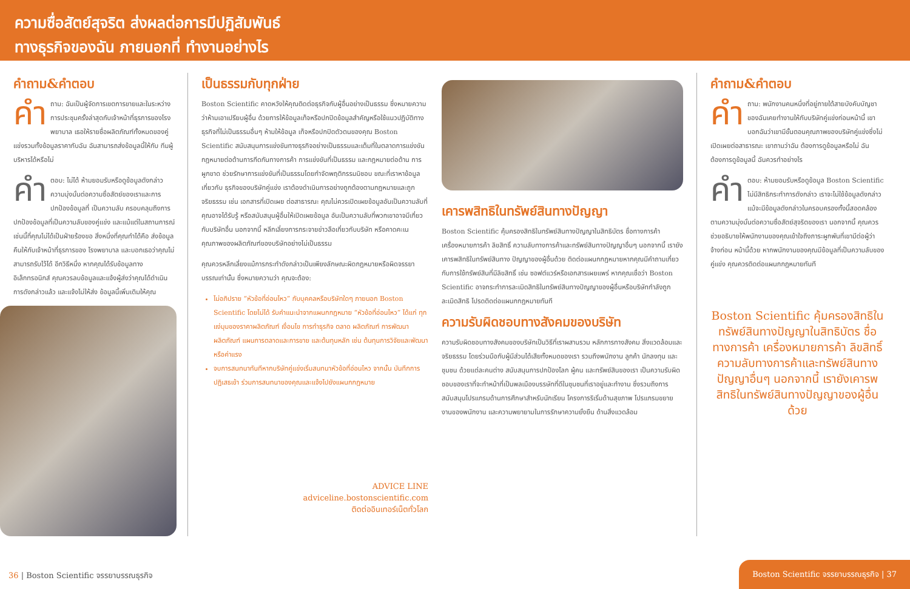ความซื่อสัตย์สุจริต ส่งผลต่อการมีปฏิสัมพันธ์
ทางธุรกิจของฉัน ภายนอกที่ ทำงานอย่างไร
คำถาม&คำตอบ
คำ ถาม: ฉันเป็นผู้จัดการเขตการขายและในระหว่างการประชุมครั้งล่าสุดกับเจ้าหน้าที่ธุรการของโรงพยาบาล เธอให้รายชื่อผลิตภัณฑ์ทั้งหมดของคู่แข่งรวมทั้งข้อมูลราคากับฉัน ฉันสามารถส่งข้อมูลนี้ให้กับ ทีมผู้บริหารได้หรือไม่
คำ ตอบ: ไม่ได้ ห้ามยอมรับหรือดูข้อมูลดังกล่าว ความมุ่งมั่นต่อความซื่อสัตย์ของเราและการปกป้องข้อมูลที่ เป็นความลับ ครอบคลุมถึงการปกป้องข้อมูลที่เป็นความลับของคู่แข่ง และแม้แต่ในสถานการณ์ เช่นนี้ที่คุณไม่ได้เป็นฝ่ายร้องขอ สิ่งหนึ่งที่คุณทำได้คือ ส่งข้อมูลคืนให้กับเจ้าหน้าที่ธุรการของ โรงพยาบาล และบอกเธอว่าคุณไม่สามารถรับไว้ได้ อีกวิธีหนึ่ง หากคุณได้รับข้อมูลทางอิเล็กทรอนิกส์ คุณควรลบข้อมูลและแจ้งผู้ส่งว่าคุณได้ดำเนินการดังกล่าวแล้ว และแจ้งไม่ให้ส่ง ข้อมูลนี้เพิ่มเติมให้คุณ
เป็นธรรมกับทุกฝ่าย
Boston Scientific คาดหวังให้คุณติดต่อธุรกิจกับผู้อื่นอย่างเป็นธรรม ซึ่งหมายความว่าห้ามเอาเปรียบผู้อื่น ด้วยการให้ข้อมูลเท็จหรือปกปิดข้อมูลสำคัญหรือใช้แนวปฏิบัติทางธุรกิจที่ไม่เป็นธรรมอื่นๆ ห้ามให้ข้อมูล เท็จหรือปกปิดตัวตนของคุณ Boston Scientific สนับสนุนการแข่งขันทางธุรกิจอย่างเป็นธรรมและเต็มที่ในตลาดการแข่งขัน กฎหมายต่อต้านการกีดกันทางการค้า การแข่งขันที่เป็นธรรม และกฎหมายต่อต้าน การผูกขาด ช่วยรักษาการแข่งขันที่เป็นธรรมโดยกำจัดพฤติกรรมมิชอบ ขณะที่เราหาข้อมูลเกี่ยวกับ ธุรกิจของบริษัทคู่แข่ง เราต้องดำเนินการอย่างถูกต้องตามกฎหมายและถูกจริยธรรม เช่น เอกสารที่เปิดเผย ต่อสาธารณะ คุณไม่ควรเปิดเผยข้อมูลอันเป็นความลับที่คุณอาจได้รับรู้ หรือสนับสนุนผู้อื่นให้เปิดเผยข้อมูล อันเป็นความลับที่พวกเขาอาจมีเกี่ยวกับบริษัทอื่น นอกจากนี้ หลีกเลี่ยงการกระจายข่าวลือเกี่ยวกับบริษัท หรือคาดคะเนคุณภาพของผลิตภัณฑ์ของบริษัทอย่างไม่เป็นธรรม
คุณควรหลีกเลี่ยงแม้การกระทำดังกล่าวเป็นเพียงลักษณะผิดกฎหมายหรือผิดจรรยาบรรณเท่านั้น ซึ่งหมายความว่า คุณจะต้อง:
ไม่อภิปราย “หัวข้อที่อ่อนไหว” กับบุคคลหรือบริษัทใดๆ ภายนอก Boston Scientific โดยไม่ได้ รับคำแนะนำจากแผนกกฎหมาย “หัวข้อที่อ่อนไหว” ได้แก่ ทุกแง่มุมของราคาผลิตภัณฑ์ เงื่อนไข การทำธุรกิจ ตลาด ผลิตภัณฑ์ การพัฒนาผลิตภัณฑ์ แผนการตลาดและการขาย และต้นทุนหลัก เช่น ต้นทุนการวิจัยและพัฒนาหรือค่าแรง
จบการสนทนาทันทีหากบริษัทคู่แข่งเริ่มสนทนาหัวข้อที่อ่อนไหว จากนั้น บันทึกการปฏิเสธเข้า ร่วมการสนทนาของคุณและแจ้งไปยังแผนกกฎหมาย
ADVICE LINE
adviceline.bostonscientific.com
ติดต่ออินเทอร์เน็ตทั่วโลก
เคารพสิทธิในทรัพย์สินทางปัญญา
Boston Scientific คุ้มครองสิทธิในทรัพย์สินทางปัญญาในสิทธิบัตร ชื่อทางการค้า เครื่องหมายการค้า ลิขสิทธิ์ ความลับทางการค้าและทรัพย์สินทางปัญญาอื่นๆ นอกจากนี้ เรายังเคารพสิทธิในทรัพย์สินทาง ปัญญาของผู้อื่นด้วย ติดต่อแผนกกฎหมายหากคุณมีคำถามเกี่ยวกับการใช้ทรัพย์สินที่มีลิขสิทธิ์ เช่น ซอฟต์แวร์หรือเอกสารเผยแพร่ หากคุณเชื่อว่า Boston Scientific อาจกระทำการละเมิดสิทธิในทรัพย์สินทางปัญญาของผู้อื่นหรือบริษัทกำลังถูกละเมิดสิทธิ โปรดติดต่อแผนกกฎหมายทันที
ความรับผิดชอบทางสังคมของบริษัท
ความรับผิดชอบทางสังคมของบริษัทเป็นวิธีที่เราผสานรวม หลักการทางสังคม สิ่งแวดล้อมและจริยธรรม โดยร่วมมือกับผู้มีส่วนได้เสียทั้งหมดของเรา รวมถึงพนักงาน ลูกค้า นักลงทุน และชุมชน ด้วยแต่ละคนต่าง สนับสนุนการปกป้องโลก ผู้คน และทรัพย์สินของเรา เป็นความรับผิดชอบของเราที่จะทำหน้าที่เป็นพลเมืองบรรษัทที่ดีในชุมชนที่เราอยู่และทำงาน ซึ่งรวมถึงการสนับสนุนโปรแกรมด้านการศึกษาสำหรับนักเรียน โครงการริเริ่มด้านสุขภาพ โปรแกรมขยายงานของพนักงาน และความพยายามในการรักษาความยั่งยืน ด้านสิ่งแวดล้อม
คำถาม&คำตอบ
คำ ถาม: พนักงานคนหนึ่งที่อยู่ภายใต้สายบังคับบัญชาของฉันเคยทำงานให้กับบริษัทคู่แข่งก่อนหน้านี้ เขาบอกฉันว่าเขามีขั้นตอนคุณภาพของบริษัทคู่แข่งซึ่งไม่เปิดเผยต่อสาธารณะ เขาถามว่าฉัน ต้องการดูข้อมูลหรือไม่ ฉันต้องการดูข้อมูลนี้ ฉันควรทำอย่างไร
คำ ตอบ: ห้ามยอมรับหรือดูข้อมูล Boston Scientific ไม่มีสิทธิกระทำการดังกล่าว เราจะไม่ใช้ข้อมูลดังกล่าว แม้จะมีข้อมูลดังกล่าวในครอบครองทั้งนี้สอดคล้องตามความมุ่งมั่นต่อความซื่อสัตย์สุจริตของเรา นอกจากนี้ คุณควรช่วยอธิบายให้พนักงานของคุณเข้าใจถึงภาระผูกพันที่เขามีต่อผู้ว่าจ้างก่อน หน้านี้ด้วย หากพนักงานของคุณมีข้อมูลที่เป็นความลับของคู่แข่ง คุณควรติดต่อแผนกกฎหมายทันที
Boston Scientific คุ้มครองสิทธิในทรัพย์สินทางปัญญาในสิทธิบัตร ชื่อทางการค้า เครื่องหมายการค้า ลิขสิทธิ์ ความลับทางการค้าและทรัพย์สินทางปัญญาอื่นๆ นอกจากนี้ เรายังเคารพสิทธิในทรัพย์สินทางปัญญาของผู้อื่นด้วย
36 | Boston Scientific จรรยาบรรณธุรกิจ
Boston Scientific จรรยาบรรณธุรกิจ | 37